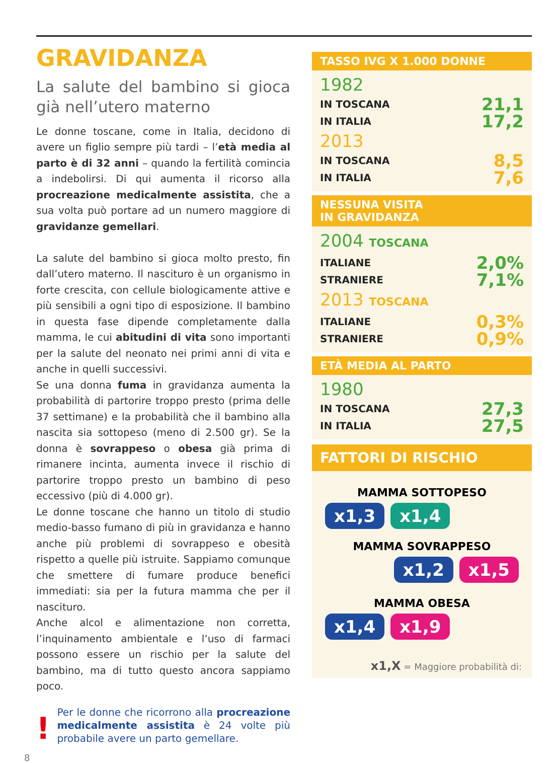GRAVIDANZA
La salute del bambino si gioca già nell’utero materno
Le donne toscane, come in Italia, decidono di avere un figlio sempre più tardi – l’età media al parto è di 32 anni – quando la fertilità comincia a indebolirsi. Di qui aumenta il ricorso alla procreazione medicalmente assistita, che a sua volta può portare ad un numero maggiore di gravidanze gemellari.
La salute del bambino si gioca molto presto, fin dall’utero materno. Il nascituro è un organismo in forte crescita, con cellule biologicamente attive e più sensibili a ogni tipo di esposizione. Il bambino in questa fase dipende completamente dalla mamma, le cui abitudini di vita sono importanti per la salute del neonato nei primi anni di vita e anche in quelli successivi.
Se una donna fuma in gravidanza aumenta la probabilità di partorire troppo presto (prima delle 37 settimane) e la probabilità che il bambino alla nascita sia sottopeso (meno di 2.500 gr). Se la donna è sovrappeso o obesa già prima di rimanere incinta, aumenta invece il rischio di partorire troppo presto un bambino di peso eccessivo (più di 4.000 gr).
Le donne toscane che hanno un titolo di studio medio-basso fumano di più in gravidanza e hanno anche più problemi di sovrappeso e obesità rispetto a quelle più istruite. Sappiamo comunque che smettere di fumare produce benefici immediati: sia per la futura mamma che per il nascituro.
Anche alcol e alimentazione non corretta, l’inquinamento ambientale e l’uso di farmaci possono essere un rischio per la salute del bambino, ma di tutto questo ancora sappiamo poco.
! Per le donne che ricorrono alla procreazione medicalmente assistita è 24 volte più probabile avere un parto gemellare.
TASSO IVG X 1.000 DONNE
1982
IN TOSCANA 21,1
IN ITALIA 17,2
2013
IN TOSCANA 8,5
IN ITALIA 7,6
NESSUNA VISITA
IN GRAVIDANZA
2004 TOSCANA
ITALIANE 2,0%
STRANIERE 7,1%
2013 TOSCANA
ITALIANE 0,3%
STRANIERE 0,9%
ETÀ MEDIA AL PARTO
1980
IN TOSCANA 27,3
IN ITALIA 27,5
FATTORI DI RISCHIO
MAMMA SOTTOPESO
x1,3 x1,4
MAMMA SOVRAPPESO
x1,2 x1,5
MAMMA OBESA
x1,4 x1,9
x1,X = Maggiore probabilità di:
8